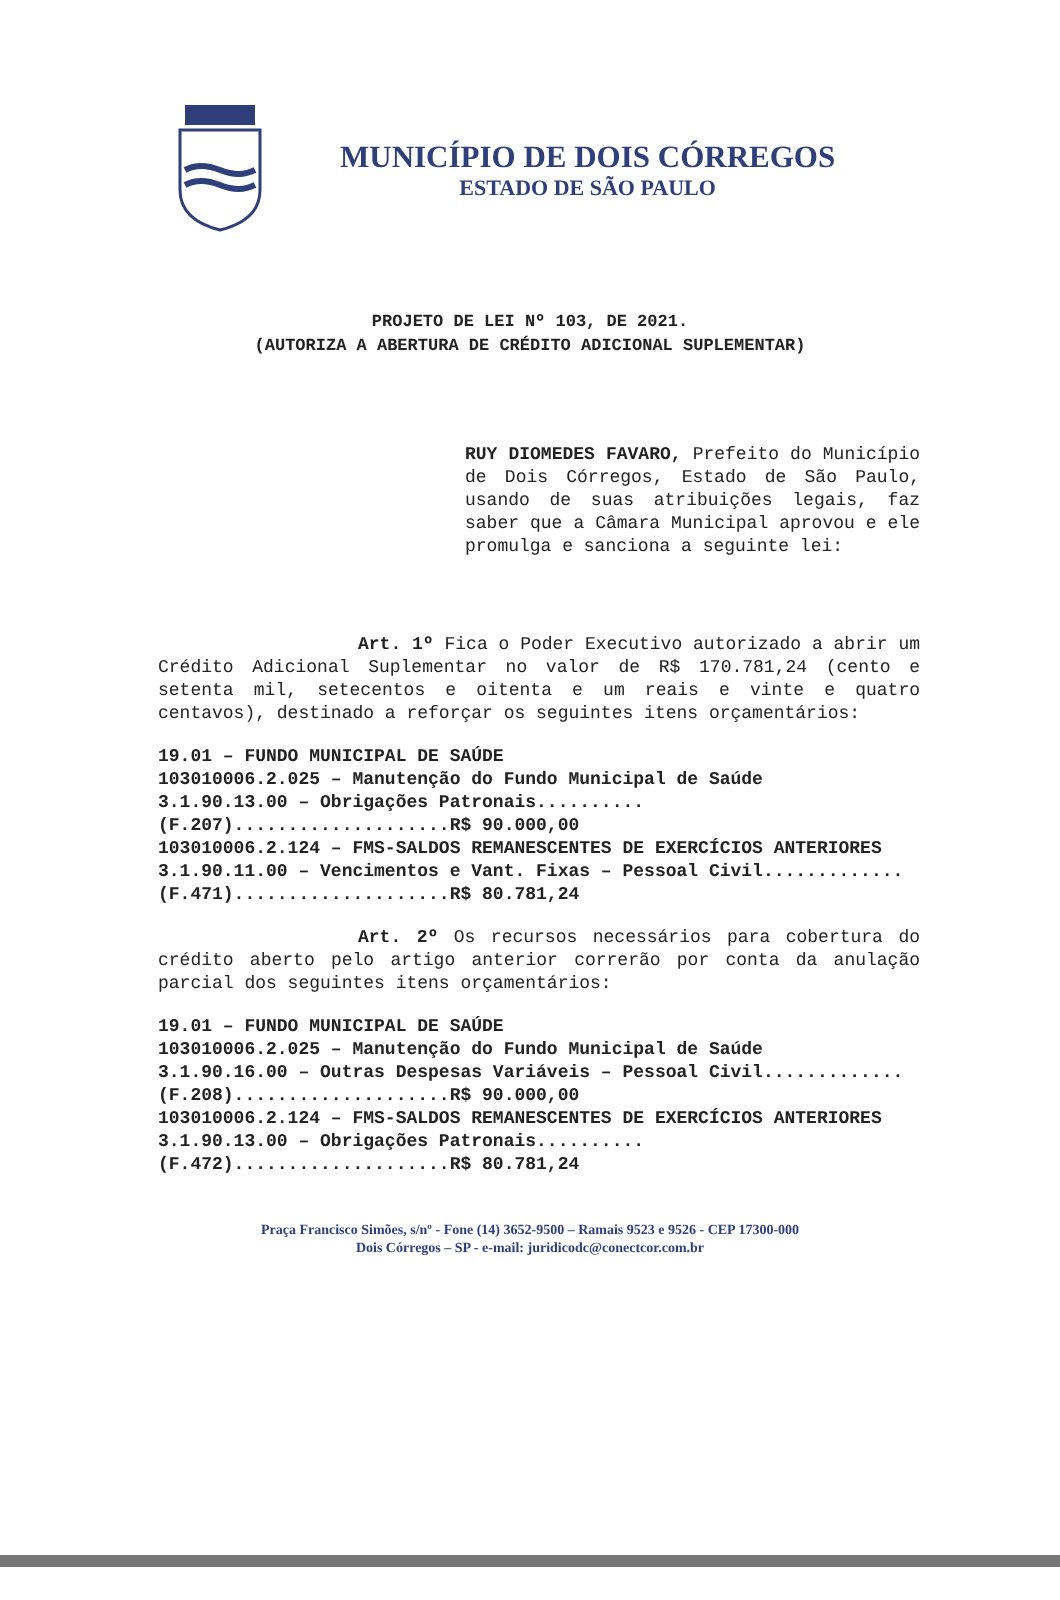MUNICÍPIO DE DOIS CÓRREGOS
ESTADO DE SÃO PAULO
PROJETO DE LEI Nº 103, DE 2021.
(AUTORIZA A ABERTURA DE CRÉDITO ADICIONAL SUPLEMENTAR)
RUY DIOMEDES FAVARO, Prefeito do Município de Dois Córregos, Estado de São Paulo, usando de suas atribuições legais, faz saber que a Câmara Municipal aprovou e ele promulga e sanciona a seguinte lei:
Art. 1º Fica o Poder Executivo autorizado a abrir um Crédito Adicional Suplementar no valor de R$ 170.781,24 (cento e setenta mil, setecentos e oitenta e um reais e vinte e quatro centavos), destinado a reforçar os seguintes itens orçamentários:
19.01 – FUNDO MUNICIPAL DE SAÚDE
103010006.2.025 – Manutenção do Fundo Municipal de Saúde
3.1.90.13.00 – Obrigações Patronais..........(F.207)....................R$ 90.000,00
103010006.2.124 – FMS-SALDOS REMANESCENTES DE EXERCÍCIOS ANTERIORES
3.1.90.11.00 – Vencimentos e Vant. Fixas – Pessoal Civil.............(F.471)....................R$ 80.781,24
Art. 2º Os recursos necessários para cobertura do crédito aberto pelo artigo anterior correrão por conta da anulação parcial dos seguintes itens orçamentários:
19.01 – FUNDO MUNICIPAL DE SAÚDE
103010006.2.025 – Manutenção do Fundo Municipal de Saúde
3.1.90.16.00 – Outras Despesas Variáveis – Pessoal Civil.............(F.208)....................R$ 90.000,00
103010006.2.124 – FMS-SALDOS REMANESCENTES DE EXERCÍCIOS ANTERIORES
3.1.90.13.00 – Obrigações Patronais..........(F.472)....................R$ 80.781,24
Praça Francisco Simões, s/nº - Fone (14) 3652-9500 – Ramais 9523 e 9526 - CEP 17300-000
Dois Córregos – SP - e-mail: juridicodc@conectcor.com.br